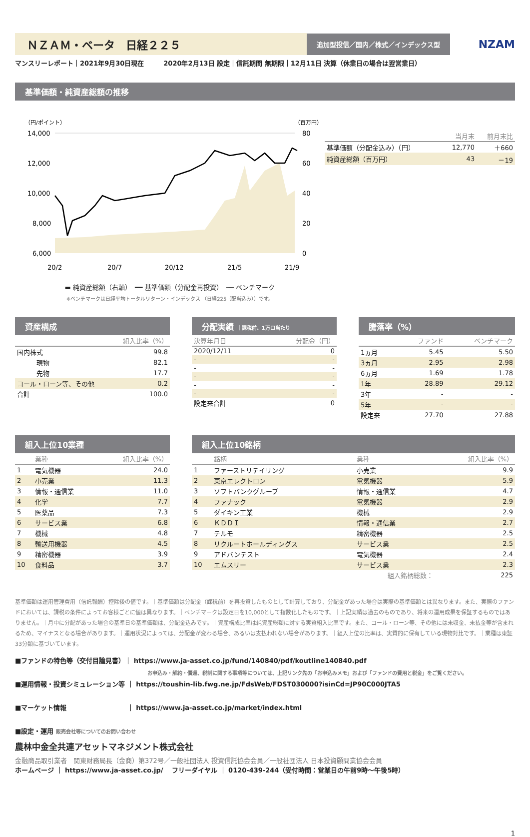ＮＺＡＭ・ベータ　日経２２５
追加型投信／国内／株式／インデックス型
NZAM
マンスリーレポート｜2021年9月30日現在　　　2020年2月13日 設定｜信託期間 無期限｜12月11日 決算（休業日の場合は翌営業日）
基準価額・純資産総額の推移
（円/ポイント）
（百万円）
14,000
12,000
10,000
8,000
6,000
80
60
40
20
0
20/2
20/7
20/12
21/5
21/9
▬ 純資産総額（右軸）　━━ 基準価額（分配金再投資）　┈┈ ベンチマーク
※ベンチマークは日経平均トータルリターン・インデックス （日経225（配当込み））です。
| | 当月末 | 前月末比 |
| --- | --- | --- |
| 基準価額（分配金込み）（円） | 12,770 | ＋660 |
| 純資産総額（百万円） | 43 | －19 |
資産構成
| | 組入比率（%） |
| --- | --- |
| 国内株式 | 99.8 |
| 現物 | 82.1 |
| 先物 | 17.7 |
| コール・ローン等、その他 | 0.2 |
| 合計 | 100.0 |
分配実績 ｜課税前、1万口当たり
| 決算年月日 | 分配金（円） |
| --- | --- |
| 2020/12/11 | 0 |
| - | - |
| - | - |
| - | - |
| - | - |
| - | - |
| 設定来合計 | 0 |
騰落率（%）
| | ファンド | ベンチマーク |
| --- | --- | --- |
| 1ヵ月 | 5.45 | 5.50 |
| 3ヵ月 | 2.95 | 2.98 |
| 6ヵ月 | 1.69 | 1.78 |
| 1年 | 28.89 | 29.12 |
| 3年 | - | - |
| 5年 | - | - |
| 設定来 | 27.70 | 27.88 |
組入上位10業種
| | 業種 | 組入比率（%） |
| --- | --- | --- |
| 1 | 電気機器 | 24.0 |
| 2 | 小売業 | 11.3 |
| 3 | 情報・通信業 | 11.0 |
| 4 | 化学 | 7.7 |
| 5 | 医薬品 | 7.3 |
| 6 | サービス業 | 6.8 |
| 7 | 機械 | 4.8 |
| 8 | 輸送用機器 | 4.5 |
| 9 | 精密機器 | 3.9 |
| 10 | 食料品 | 3.7 |
組入上位10銘柄
| | 銘柄 | 業種 | 組入比率（%） |
| --- | --- | --- | --- |
| 1 | ファーストリテイリング | 小売業 | 9.9 |
| 2 | 東京エレクトロン | 電気機器 | 5.9 |
| 3 | ソフトバンクグループ | 情報・通信業 | 4.7 |
| 4 | ファナック | 電気機器 | 2.9 |
| 5 | ダイキン工業 | 機械 | 2.9 |
| 6 | ＫＤＤＩ | 情報・通信業 | 2.7 |
| 7 | テルモ | 精密機器 | 2.5 |
| 8 | リクルートホールディングス | サービス業 | 2.5 |
| 9 | アドバンテスト | 電気機器 | 2.4 |
| 10 | エムスリー | サービス業 | 2.3 |
| | | 組入銘柄総数： | 225 |
基準価額は運用管理費用（信託報酬）控除後の値です。｜基準価額は分配金（課税前）を再投資したものとして計算しており、分配金があった場合は実際の基準価額とは異なります。また、実際のファンドにおいては、課税の条件によってお客様ごとに値は異なります。｜ベンチマークは設定日を10,000として指数化したものです。｜上記実績は過去のものであり、将来の運用成果を保証するものではありません。｜月中に分配があった場合の基準日の基準価額は、分配金込みです。｜資産構成比率は純資産総額に対する実質組入比率です。また、コール・ローン等、その他には未収金、未払金等が含まれるため、マイナスとなる場合があります。｜運用状況によっては、分配金が変わる場合、あるいは支払われない場合があります。｜組入上位の比率は、実質的に保有している現物対比です。｜業種は東証33分類に基づいています。
■ファンドの特色等（交付目論見書）｜ https://www.ja-asset.co.jp/fund/140840/pdf/koutline140840.pdf
お申込み・解約・償還、税制に関する事項等については、上記リンク先の「お申込みメモ」および「ファンドの費用と税金」をご覧ください。
■運用情報・投資シミュレーション等 ｜ https://toushin-lib.fwg.ne.jp/FdsWeb/FDST030000?isinCd=JP90C000JTA5
■マーケット情報　　　　　　　　　 ｜ https://www.ja-asset.co.jp/market/index.html
■設定・運用 販売会社等についてのお問い合わせ
農林中金全共連アセットマネジメント株式会社
金融商品取引業者　関東財務局長（金商）第372号／一般社団法人 投資信託協会会員／一般社団法人 日本投資顧問業協会会員
ホームページ ｜ https://www.ja-asset.co.jp/　 フリーダイヤル ｜ 0120-439-244（受付時間：営業日の午前9時～午後5時）
1